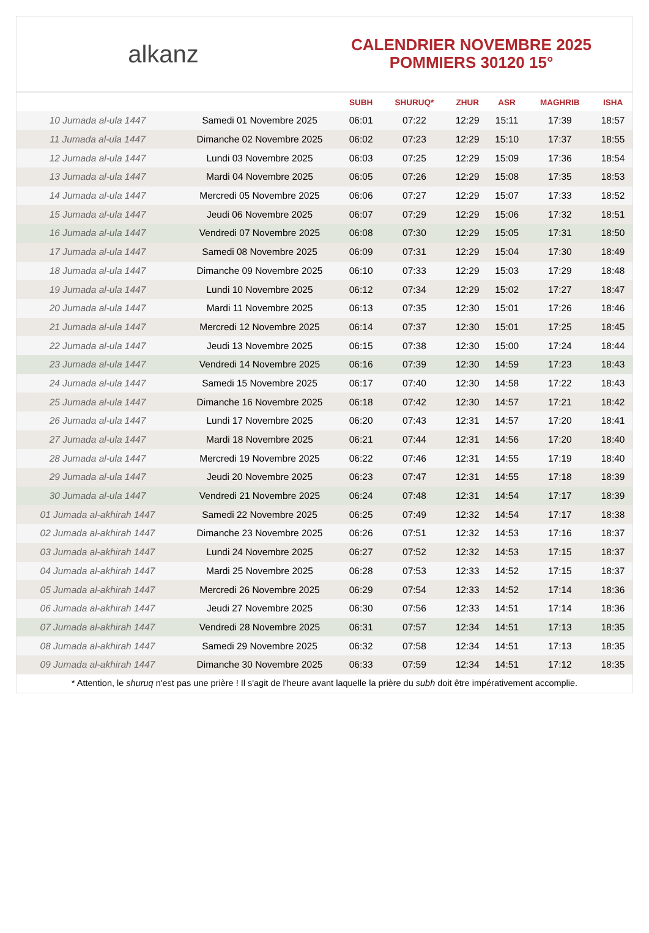alkanz
CALENDRIER NOVEMBRE 2025
POMMIERS 30120 15°
| | | SUBH | SHURUQ* | ZHUR | ASR | MAGHRIB | ISHA |
| --- | --- | --- | --- | --- | --- | --- | --- |
| 10 Jumada al-ula 1447 | Samedi 01 Novembre 2025 | 06:01 | 07:22 | 12:29 | 15:11 | 17:39 | 18:57 |
| 11 Jumada al-ula 1447 | Dimanche 02 Novembre 2025 | 06:02 | 07:23 | 12:29 | 15:10 | 17:37 | 18:55 |
| 12 Jumada al-ula 1447 | Lundi 03 Novembre 2025 | 06:03 | 07:25 | 12:29 | 15:09 | 17:36 | 18:54 |
| 13 Jumada al-ula 1447 | Mardi 04 Novembre 2025 | 06:05 | 07:26 | 12:29 | 15:08 | 17:35 | 18:53 |
| 14 Jumada al-ula 1447 | Mercredi 05 Novembre 2025 | 06:06 | 07:27 | 12:29 | 15:07 | 17:33 | 18:52 |
| 15 Jumada al-ula 1447 | Jeudi 06 Novembre 2025 | 06:07 | 07:29 | 12:29 | 15:06 | 17:32 | 18:51 |
| 16 Jumada al-ula 1447 | Vendredi 07 Novembre 2025 | 06:08 | 07:30 | 12:29 | 15:05 | 17:31 | 18:50 |
| 17 Jumada al-ula 1447 | Samedi 08 Novembre 2025 | 06:09 | 07:31 | 12:29 | 15:04 | 17:30 | 18:49 |
| 18 Jumada al-ula 1447 | Dimanche 09 Novembre 2025 | 06:10 | 07:33 | 12:29 | 15:03 | 17:29 | 18:48 |
| 19 Jumada al-ula 1447 | Lundi 10 Novembre 2025 | 06:12 | 07:34 | 12:29 | 15:02 | 17:27 | 18:47 |
| 20 Jumada al-ula 1447 | Mardi 11 Novembre 2025 | 06:13 | 07:35 | 12:30 | 15:01 | 17:26 | 18:46 |
| 21 Jumada al-ula 1447 | Mercredi 12 Novembre 2025 | 06:14 | 07:37 | 12:30 | 15:01 | 17:25 | 18:45 |
| 22 Jumada al-ula 1447 | Jeudi 13 Novembre 2025 | 06:15 | 07:38 | 12:30 | 15:00 | 17:24 | 18:44 |
| 23 Jumada al-ula 1447 | Vendredi 14 Novembre 2025 | 06:16 | 07:39 | 12:30 | 14:59 | 17:23 | 18:43 |
| 24 Jumada al-ula 1447 | Samedi 15 Novembre 2025 | 06:17 | 07:40 | 12:30 | 14:58 | 17:22 | 18:43 |
| 25 Jumada al-ula 1447 | Dimanche 16 Novembre 2025 | 06:18 | 07:42 | 12:30 | 14:57 | 17:21 | 18:42 |
| 26 Jumada al-ula 1447 | Lundi 17 Novembre 2025 | 06:20 | 07:43 | 12:31 | 14:57 | 17:20 | 18:41 |
| 27 Jumada al-ula 1447 | Mardi 18 Novembre 2025 | 06:21 | 07:44 | 12:31 | 14:56 | 17:20 | 18:40 |
| 28 Jumada al-ula 1447 | Mercredi 19 Novembre 2025 | 06:22 | 07:46 | 12:31 | 14:55 | 17:19 | 18:40 |
| 29 Jumada al-ula 1447 | Jeudi 20 Novembre 2025 | 06:23 | 07:47 | 12:31 | 14:55 | 17:18 | 18:39 |
| 30 Jumada al-ula 1447 | Vendredi 21 Novembre 2025 | 06:24 | 07:48 | 12:31 | 14:54 | 17:17 | 18:39 |
| 01 Jumada al-akhirah 1447 | Samedi 22 Novembre 2025 | 06:25 | 07:49 | 12:32 | 14:54 | 17:17 | 18:38 |
| 02 Jumada al-akhirah 1447 | Dimanche 23 Novembre 2025 | 06:26 | 07:51 | 12:32 | 14:53 | 17:16 | 18:37 |
| 03 Jumada al-akhirah 1447 | Lundi 24 Novembre 2025 | 06:27 | 07:52 | 12:32 | 14:53 | 17:15 | 18:37 |
| 04 Jumada al-akhirah 1447 | Mardi 25 Novembre 2025 | 06:28 | 07:53 | 12:33 | 14:52 | 17:15 | 18:37 |
| 05 Jumada al-akhirah 1447 | Mercredi 26 Novembre 2025 | 06:29 | 07:54 | 12:33 | 14:52 | 17:14 | 18:36 |
| 06 Jumada al-akhirah 1447 | Jeudi 27 Novembre 2025 | 06:30 | 07:56 | 12:33 | 14:51 | 17:14 | 18:36 |
| 07 Jumada al-akhirah 1447 | Vendredi 28 Novembre 2025 | 06:31 | 07:57 | 12:34 | 14:51 | 17:13 | 18:35 |
| 08 Jumada al-akhirah 1447 | Samedi 29 Novembre 2025 | 06:32 | 07:58 | 12:34 | 14:51 | 17:13 | 18:35 |
| 09 Jumada al-akhirah 1447 | Dimanche 30 Novembre 2025 | 06:33 | 07:59 | 12:34 | 14:51 | 17:12 | 18:35 |
* Attention, le shuruq n'est pas une prière ! Il s'agit de l'heure avant laquelle la prière du subh doit être impérativement accomplie.